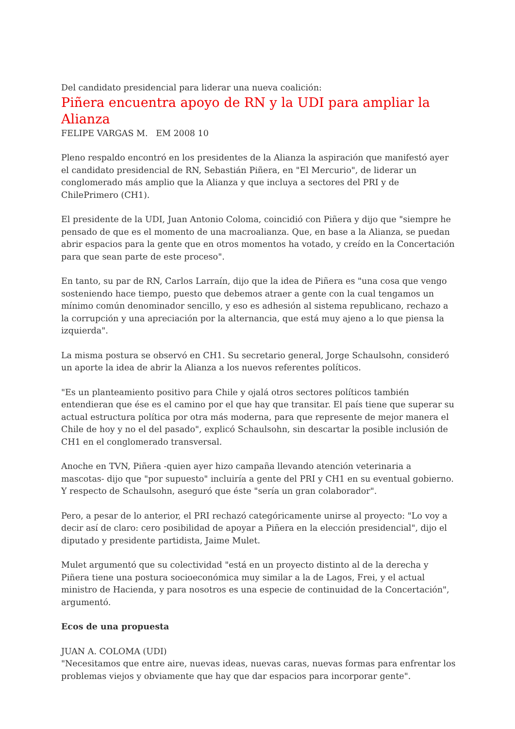Del candidato presidencial para liderar una nueva coalición:
Piñera encuentra apoyo de RN y la UDI para ampliar la Alianza
FELIPE VARGAS M. EM 2008 10
Pleno respaldo encontró en los presidentes de la Alianza la aspiración que manifestó ayer el candidato presidencial de RN, Sebastián Piñera, en "El Mercurio", de liderar un conglomerado más amplio que la Alianza y que incluya a sectores del PRI y de ChilePrimero (CH1).
El presidente de la UDI, Juan Antonio Coloma, coincidió con Piñera y dijo que "siempre he pensado de que es el momento de una macroalianza. Que, en base a la Alianza, se puedan abrir espacios para la gente que en otros momentos ha votado, y creído en la Concertación para que sean parte de este proceso".
En tanto, su par de RN, Carlos Larraín, dijo que la idea de Piñera es "una cosa que vengo sosteniendo hace tiempo, puesto que debemos atraer a gente con la cual tengamos un mínimo común denominador sencillo, y eso es adhesión al sistema republicano, rechazo a la corrupción y una apreciación por la alternancia, que está muy ajeno a lo que piensa la izquierda".
La misma postura se observó en CH1. Su secretario general, Jorge Schaulsohn, consideró un aporte la idea de abrir la Alianza a los nuevos referentes políticos.
"Es un planteamiento positivo para Chile y ojalá otros sectores políticos también entendieran que ése es el camino por el que hay que transitar. El país tiene que superar su actual estructura política por otra más moderna, para que represente de mejor manera el Chile de hoy y no el del pasado", explicó Schaulsohn, sin descartar la posible inclusión de CH1 en el conglomerado transversal.
Anoche en TVN, Piñera -quien ayer hizo campaña llevando atención veterinaria a mascotas- dijo que "por supuesto" incluiría a gente del PRI y CH1 en su eventual gobierno. Y respecto de Schaulsohn, aseguró que éste "sería un gran colaborador".
Pero, a pesar de lo anterior, el PRI rechazó categóricamente unirse al proyecto: "Lo voy a decir así de claro: cero posibilidad de apoyar a Piñera en la elección presidencial", dijo el diputado y presidente partidista, Jaime Mulet.
Mulet argumentó que su colectividad "está en un proyecto distinto al de la derecha y Piñera tiene una postura socioeconómica muy similar a la de Lagos, Frei, y el actual ministro de Hacienda, y para nosotros es una especie de continuidad de la Concertación", argumentó.
Ecos de una propuesta
JUAN A. COLOMA (UDI)
"Necesitamos que entre aire, nuevas ideas, nuevas caras, nuevas formas para enfrentar los problemas viejos y obviamente que hay que dar espacios para incorporar gente".